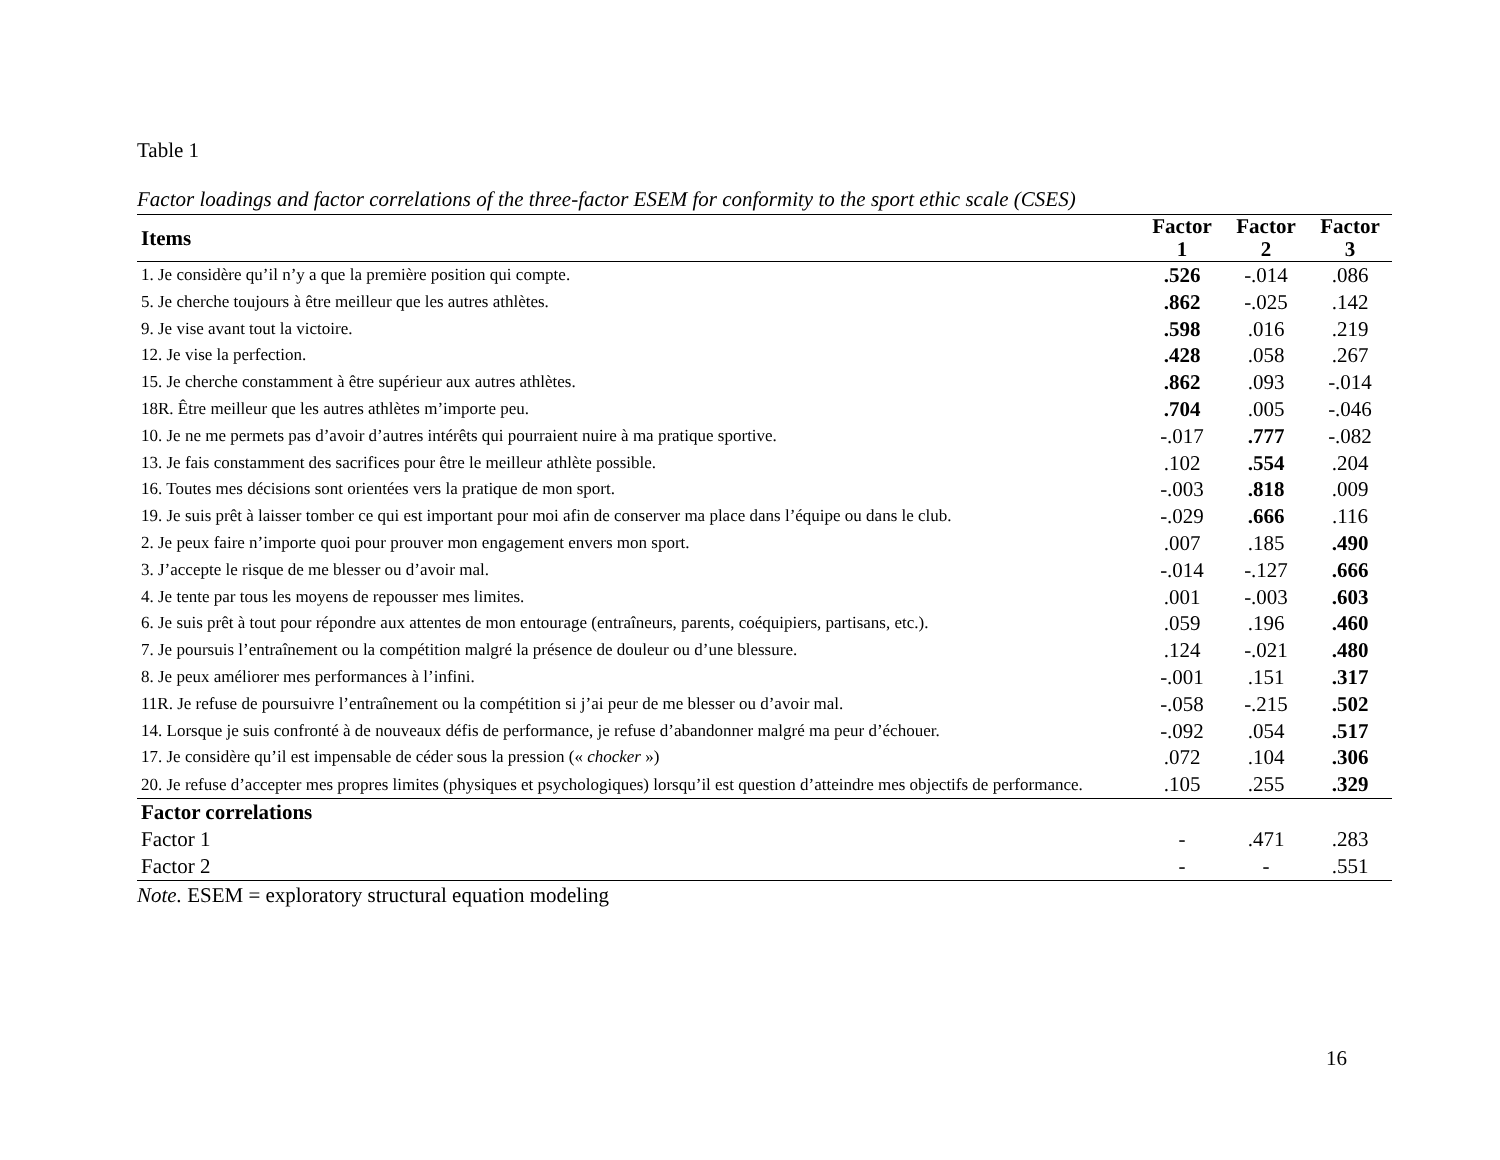Table 1
Factor loadings and factor correlations of the three-factor ESEM for conformity to the sport ethic scale (CSES)
| Items | Factor 1 | Factor 2 | Factor 3 |
| --- | --- | --- | --- |
| 1. Je considère qu’il n’y a que la première position qui compte. | .526 | -.014 | .086 |
| 5. Je cherche toujours à être meilleur que les autres athlètes. | .862 | -.025 | .142 |
| 9. Je vise avant tout la victoire. | .598 | .016 | .219 |
| 12. Je vise la perfection. | .428 | .058 | .267 |
| 15. Je cherche constamment à être supérieur aux autres athlètes. | .862 | .093 | -.014 |
| 18R. Être meilleur que les autres athlètes m’importe peu. | .704 | .005 | -.046 |
| 10. Je ne me permets pas d’avoir d’autres intérêts qui pourraient nuire à ma pratique sportive. | -.017 | .777 | -.082 |
| 13. Je fais constamment des sacrifices pour être le meilleur athlète possible. | .102 | .554 | .204 |
| 16. Toutes mes décisions sont orientées vers la pratique de mon sport. | -.003 | .818 | .009 |
| 19. Je suis prêt à laisser tomber ce qui est important pour moi afin de conserver ma place dans l’équipe ou dans le club. | -.029 | .666 | .116 |
| 2. Je peux faire n’importe quoi pour prouver mon engagement envers mon sport. | .007 | .185 | .490 |
| 3. J’accepte le risque de me blesser ou d’avoir mal. | -.014 | -.127 | .666 |
| 4. Je tente par tous les moyens de repousser mes limites. | .001 | -.003 | .603 |
| 6. Je suis prêt à tout pour répondre aux attentes de mon entourage (entraîneurs, parents, coéquipiers, partisans, etc.). | .059 | .196 | .460 |
| 7. Je poursuis l’entraînement ou la compétition malgré la présence de douleur ou d’une blessure. | .124 | -.021 | .480 |
| 8. Je peux améliorer mes performances à l’infini. | -.001 | .151 | .317 |
| 11R. Je refuse de poursuivre l’entraînement ou la compétition si j’ai peur de me blesser ou d’avoir mal. | -.058 | -.215 | .502 |
| 14. Lorsque je suis confronté à de nouveaux défis de performance, je refuse d’abandonner malgré ma peur d’échouer. | -.092 | .054 | .517 |
| 17. Je considère qu’il est impensable de céder sous la pression (« chocker ») | .072 | .104 | .306 |
| 20. Je refuse d’accepter mes propres limites (physiques et psychologiques) lorsqu’il est question d’atteindre mes objectifs de performance. | .105 | .255 | .329 |
| Factor correlations | | | |
| Factor 1 | - | .471 | .283 |
| Factor 2 | - | - | .551 |
Note. ESEM = exploratory structural equation modeling
16